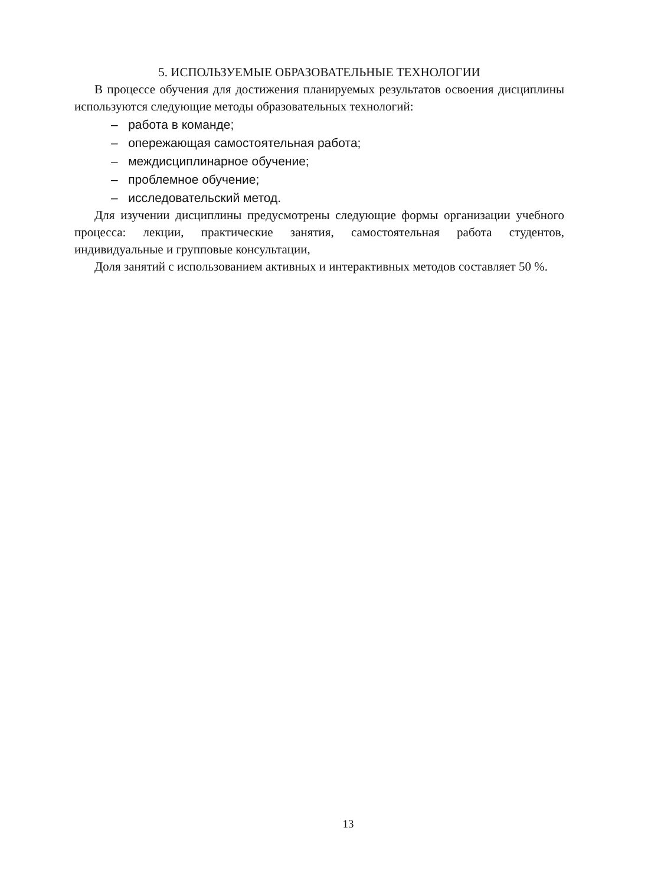5. ИСПОЛЬЗУЕМЫЕ ОБРАЗОВАТЕЛЬНЫЕ ТЕХНОЛОГИИ
В процессе обучения для достижения планируемых результатов освоения дисциплины используются следующие методы образовательных технологий:
– работа в команде;
– опережающая самостоятельная работа;
– междисциплинарное обучение;
– проблемное обучение;
– исследовательский метод.
Для изучении дисциплины предусмотрены следующие формы организации учебного процесса: лекции, практические занятия, самостоятельная работа студентов, индивидуальные и групповые консультации,
Доля занятий с использованием активных и интерактивных методов составляет 50 %.
13